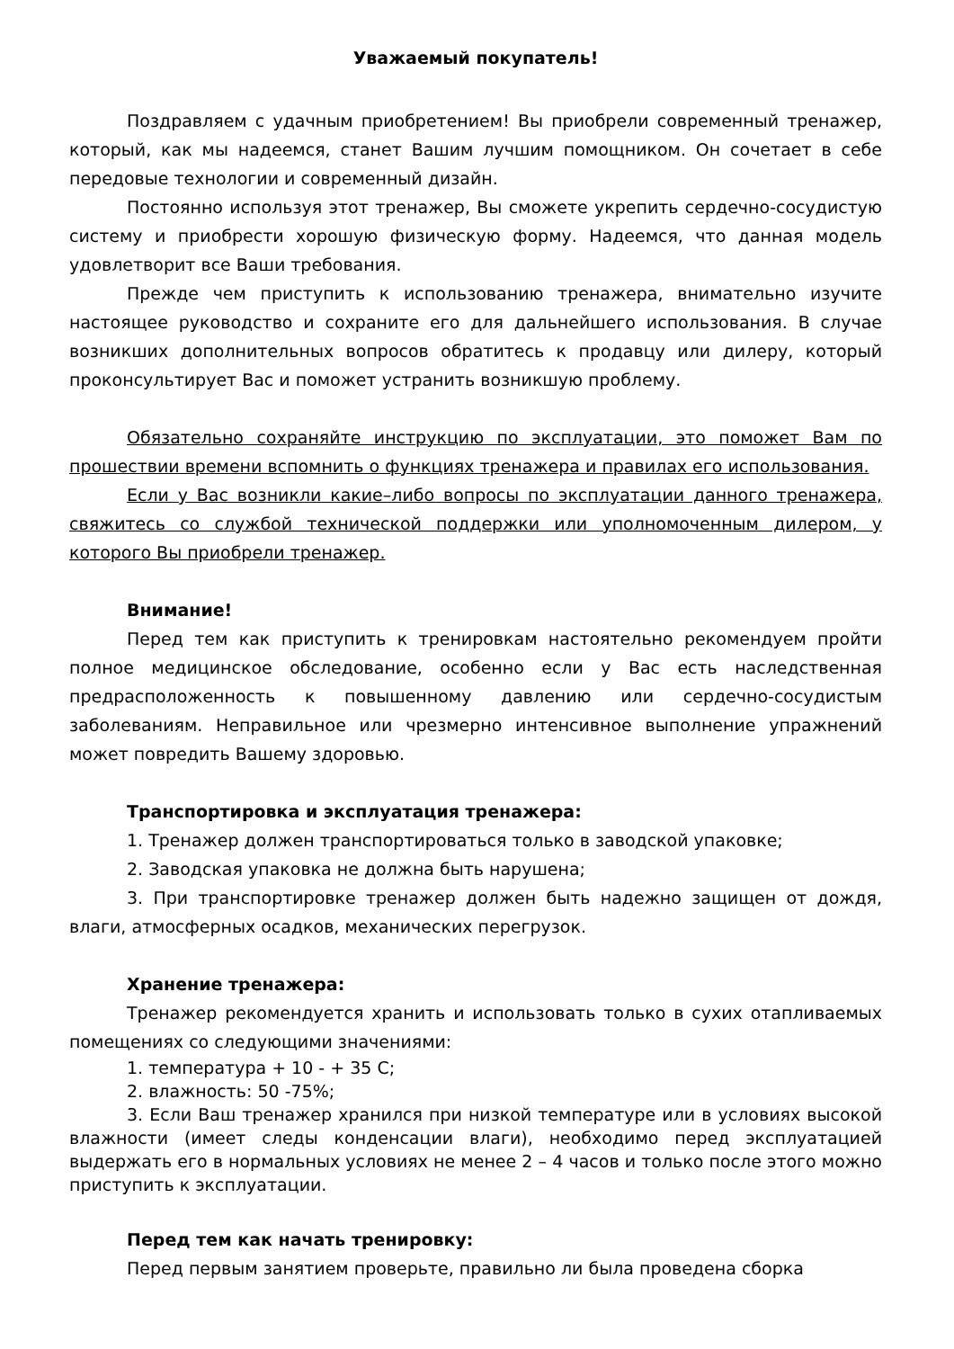Уважаемый покупатель!
Поздравляем с удачным приобретением! Вы приобрели современный тренажер, который, как мы надеемся, станет Вашим лучшим помощником. Он сочетает в себе передовые технологии и современный дизайн.
Постоянно используя этот тренажер, Вы сможете укрепить сердечно-сосудистую систему и приобрести хорошую физическую форму. Надеемся, что данная модель удовлетворит все Ваши требования.
Прежде чем приступить к использованию тренажера, внимательно изучите настоящее руководство и сохраните его для дальнейшего использования. В случае возникших дополнительных вопросов обратитесь к продавцу или дилеру, который проконсультирует Вас и поможет устранить возникшую проблему.
Обязательно сохраняйте инструкцию по эксплуатации, это поможет Вам по прошествии времени вспомнить о функциях тренажера и правилах его использования.
Если у Вас возникли какие–либо вопросы по эксплуатации данного тренажера, свяжитесь со службой технической поддержки или уполномоченным дилером, у которого Вы приобрели тренажер.
Внимание!
Перед тем как приступить к тренировкам настоятельно рекомендуем пройти полное медицинское обследование, особенно если у Вас есть наследственная предрасположенность к повышенному давлению или сердечно-сосудистым заболеваниям. Неправильное или чрезмерно интенсивное выполнение упражнений может повредить Вашему здоровью.
Транспортировка и эксплуатация тренажера:
1. Тренажер должен транспортироваться только в заводской упаковке;
2. Заводская упаковка не должна быть нарушена;
3. При транспортировке тренажер должен быть надежно защищен от дождя, влаги, атмосферных осадков, механических перегрузок.
Хранение тренажера:
Тренажер рекомендуется хранить и использовать только в сухих отапливаемых помещениях со следующими значениями:
1. температура + 10 - + 35 С;
2. влажность: 50 -75%;
3. Если Ваш тренажер хранился при низкой температуре или в условиях высокой влажности (имеет следы конденсации влаги), необходимо перед эксплуатацией выдержать его в нормальных условиях не менее 2 – 4 часов и только после этого можно приступить к эксплуатации.
Перед тем как начать тренировку:
Перед первым занятием проверьте, правильно ли была проведена сборка